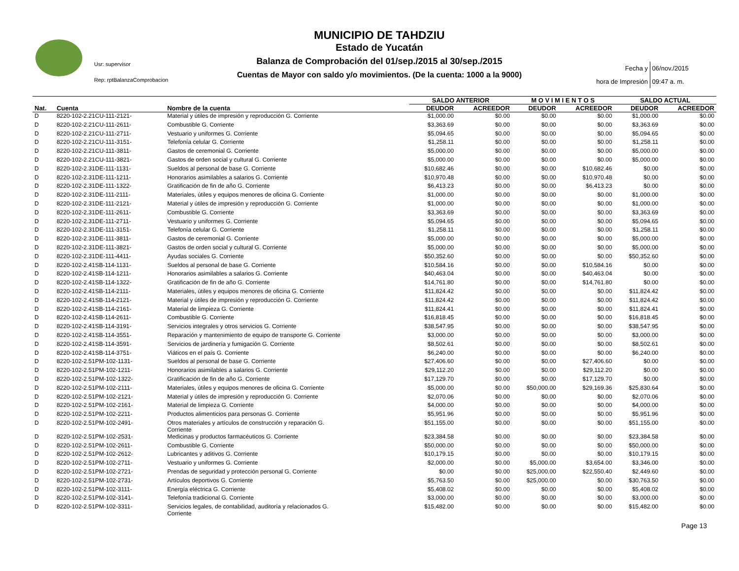MUNICIPIO DE TAHDZIU
Estado de Yucatán
Balanza de Comprobación del 01/sep./2015 al 30/sep./2015
Cuentas de Mayor con saldo y/o movimientos. (De la cuenta: 1000 a la 9000)
Usr: supervisor
Rep: rptBalanzaComprobacion
Fecha y 06/nov./2015
hora de Impresión 09:47 a. m.
| | | | SALDO ANTERIOR | | M O V I M I E N T O S | | SALDO ACTUAL | |
| --- | --- | --- | --- | --- | --- | --- | --- | --- |
| Nat. | Cuenta | Nombre de la cuenta | DEUDOR | ACREEDOR | DEUDOR | ACREEDOR | DEUDOR | ACREEDOR |
| D | 8220-102-2.21CU-111-2121- | Material y útiles de impresión y reproducción G. Corriente | $1,000.00 | $0.00 | $0.00 | $0.00 | $1,000.00 | $0.00 |
| D | 8220-102-2.21CU-111-2611- | Combustible G. Corriente | $3,363.69 | $0.00 | $0.00 | $0.00 | $3,363.69 | $0.00 |
| D | 8220-102-2.21CU-111-2711- | Vestuario y uniformes G. Corriente | $5,094.65 | $0.00 | $0.00 | $0.00 | $5,094.65 | $0.00 |
| D | 8220-102-2.21CU-111-3151- | Telefonía celular G. Corriente | $1,258.11 | $0.00 | $0.00 | $0.00 | $1,258.11 | $0.00 |
| D | 8220-102-2.21CU-111-3811- | Gastos de ceremonial G. Corriente | $5,000.00 | $0.00 | $0.00 | $0.00 | $5,000.00 | $0.00 |
| D | 8220-102-2.21CU-111-3821- | Gastos de orden social y cultural G. Corriente | $5,000.00 | $0.00 | $0.00 | $0.00 | $5,000.00 | $0.00 |
| D | 8220-102-2.31DE-111-1131- | Sueldos al personal de base G. Corriente | $10,682.46 | $0.00 | $0.00 | $10,682.46 | $0.00 | $0.00 |
| D | 8220-102-2.31DE-111-1211- | Honorarios asimilables a salarios G. Corriente | $10,970.48 | $0.00 | $0.00 | $10,970.48 | $0.00 | $0.00 |
| D | 8220-102-2.31DE-111-1322- | Gratificación de fin de año G. Corriente | $6,413.23 | $0.00 | $0.00 | $6,413.23 | $0.00 | $0.00 |
| D | 8220-102-2.31DE-111-2111- | Materiales, útiles y equipos menores de oficina G. Corriente | $1,000.00 | $0.00 | $0.00 | $0.00 | $1,000.00 | $0.00 |
| D | 8220-102-2.31DE-111-2121- | Material y útiles de impresión y reproducción G. Corriente | $1,000.00 | $0.00 | $0.00 | $0.00 | $1,000.00 | $0.00 |
| D | 8220-102-2.31DE-111-2611- | Combustible G. Corriente | $3,363.69 | $0.00 | $0.00 | $0.00 | $3,363.69 | $0.00 |
| D | 8220-102-2.31DE-111-2711- | Vestuario y uniformes G. Corriente | $5,094.65 | $0.00 | $0.00 | $0.00 | $5,094.65 | $0.00 |
| D | 8220-102-2.31DE-111-3151- | Telefonía celular G. Corriente | $1,258.11 | $0.00 | $0.00 | $0.00 | $1,258.11 | $0.00 |
| D | 8220-102-2.31DE-111-3811- | Gastos de ceremonial G. Corriente | $5,000.00 | $0.00 | $0.00 | $0.00 | $5,000.00 | $0.00 |
| D | 8220-102-2.31DE-111-3821- | Gastos de orden social y cultural G. Corriente | $5,000.00 | $0.00 | $0.00 | $0.00 | $5,000.00 | $0.00 |
| D | 8220-102-2.31DE-111-4411- | Ayudas sociales G. Corriente | $50,352.60 | $0.00 | $0.00 | $0.00 | $50,352.60 | $0.00 |
| D | 8220-102-2.41SB-114-1131- | Sueldos al personal de base G. Corriente | $10,584.16 | $0.00 | $0.00 | $10,584.16 | $0.00 | $0.00 |
| D | 8220-102-2.41SB-114-1211- | Honorarios asimilables a salarios G. Corriente | $40,463.04 | $0.00 | $0.00 | $40,463.04 | $0.00 | $0.00 |
| D | 8220-102-2.41SB-114-1322- | Gratificación de fin de año G. Corriente | $14,761.80 | $0.00 | $0.00 | $14,761.80 | $0.00 | $0.00 |
| D | 8220-102-2.41SB-114-2111- | Materiales, útiles y equipos menores de oficina G. Corriente | $11,824.42 | $0.00 | $0.00 | $0.00 | $11,824.42 | $0.00 |
| D | 8220-102-2.41SB-114-2121- | Material y útiles de impresión y reproducción G. Corriente | $11,824.42 | $0.00 | $0.00 | $0.00 | $11,824.42 | $0.00 |
| D | 8220-102-2.41SB-114-2161- | Material de limpieza G. Corriente | $11,824.41 | $0.00 | $0.00 | $0.00 | $11,824.41 | $0.00 |
| D | 8220-102-2.41SB-114-2611- | Combustible G. Corriente | $16,818.45 | $0.00 | $0.00 | $0.00 | $16,818.45 | $0.00 |
| D | 8220-102-2.41SB-114-3191- | Servicios integrales y otros servicios G. Corriente | $38,547.95 | $0.00 | $0.00 | $0.00 | $38,547.95 | $0.00 |
| D | 8220-102-2.41SB-114-3551- | Reparación y mantenimiento de equipo de transporte G. Corriente | $3,000.00 | $0.00 | $0.00 | $0.00 | $3,000.00 | $0.00 |
| D | 8220-102-2.41SB-114-3591- | Servicios de jardinería y fumigación G. Corriente | $8,502.61 | $0.00 | $0.00 | $0.00 | $8,502.61 | $0.00 |
| D | 8220-102-2.41SB-114-3751- | Viáticos en el país G. Corriente | $6,240.00 | $0.00 | $0.00 | $0.00 | $6,240.00 | $0.00 |
| D | 8220-102-2.51PM-102-1131- | Sueldos al personal de base G. Corriente | $27,406.60 | $0.00 | $0.00 | $27,406.60 | $0.00 | $0.00 |
| D | 8220-102-2.51PM-102-1211- | Honorarios asimilables a salarios G. Corriente | $29,112.20 | $0.00 | $0.00 | $29,112.20 | $0.00 | $0.00 |
| D | 8220-102-2.51PM-102-1322- | Gratificación de fin de año G. Corriente | $17,129.70 | $0.00 | $0.00 | $17,129.70 | $0.00 | $0.00 |
| D | 8220-102-2.51PM-102-2111- | Materiales, útiles y equipos menores de oficina G. Corriente | $5,000.00 | $0.00 | $50,000.00 | $29,169.36 | $25,830.64 | $0.00 |
| D | 8220-102-2.51PM-102-2121- | Material y útiles de impresión y reproducción G. Corriente | $2,070.06 | $0.00 | $0.00 | $0.00 | $2,070.06 | $0.00 |
| D | 8220-102-2.51PM-102-2161- | Material de limpieza G. Corriente | $4,000.00 | $0.00 | $0.00 | $0.00 | $4,000.00 | $0.00 |
| D | 8220-102-2.51PM-102-2211- | Productos alimenticios para personas G. Corriente | $5,951.96 | $0.00 | $0.00 | $0.00 | $5,951.96 | $0.00 |
| D | 8220-102-2.51PM-102-2491- | Otros materiales y artículos de construcción y reparación G. Corriente | $51,155.00 | $0.00 | $0.00 | $0.00 | $51,155.00 | $0.00 |
| D | 8220-102-2.51PM-102-2531- | Medicinas y productos farmacéuticos G. Corriente | $23,384.58 | $0.00 | $0.00 | $0.00 | $23,384.58 | $0.00 |
| D | 8220-102-2.51PM-102-2611- | Combustible G. Corriente | $50,000.00 | $0.00 | $0.00 | $0.00 | $50,000.00 | $0.00 |
| D | 8220-102-2.51PM-102-2612- | Lubricantes y aditivos G. Corriente | $10,179.15 | $0.00 | $0.00 | $0.00 | $10,179.15 | $0.00 |
| D | 8220-102-2.51PM-102-2711- | Vestuario y uniformes G. Corriente | $2,000.00 | $0.00 | $5,000.00 | $3,654.00 | $3,346.00 | $0.00 |
| D | 8220-102-2.51PM-102-2721- | Prendas de seguridad y protección personal G. Corriente | $0.00 | $0.00 | $25,000.00 | $22,550.40 | $2,449.60 | $0.00 |
| D | 8220-102-2.51PM-102-2731- | Artículos deportivos G. Corriente | $5,763.50 | $0.00 | $25,000.00 | $0.00 | $30,763.50 | $0.00 |
| D | 8220-102-2.51PM-102-3111- | Energía eléctrica G. Corriente | $5,408.02 | $0.00 | $0.00 | $0.00 | $5,408.02 | $0.00 |
| D | 8220-102-2.51PM-102-3141- | Telefonía tradicional G. Corriente | $3,000.00 | $0.00 | $0.00 | $0.00 | $3,000.00 | $0.00 |
| D | 8220-102-2.51PM-102-3311- | Servicios legales, de contabilidad, auditoría y relacionados G. Corriente | $15,482.00 | $0.00 | $0.00 | $0.00 | $15,482.00 | $0.00 |
Page 13